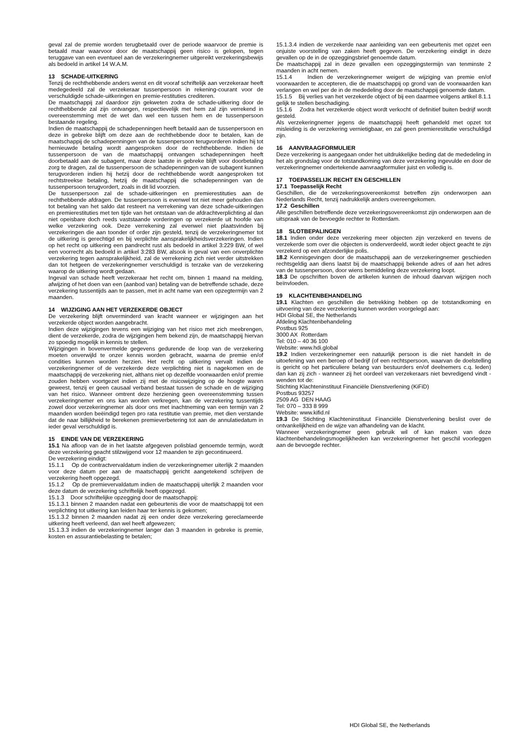geval zal de premie worden terugbetaald over de periode waarvoor de premie is betaald maar waarvoor door de maatschappij geen risico is gelopen, tegen teruggave van een eventueel aan de verzekeringnemer uitgereikt verzekeringsbewijs als bedoeld in artikel 14 W.A.M.
13 SCHADE-UITKERING
Tenzij de rechthebbende anders wenst en dit vooraf schriftelijk aan verzekeraar heeft medegedeeld zal de verzekeraar tussenpersoon in rekening-courant voor de verschuldigde schade-uitkeringen en premie-restituties crediteren.
De maatschappij zal daardoor zijn gekweten zodra de schade-uitkering door de rechthebbende zal zijn ontvangen, respectievelijk met hem zal zijn verrekend in overeenstemming met de wet dan wel een tussen hem en de tussenpersoon bestaande regeling.
Indien de maatschappij de schadepenningen heeft betaald aan de tussenpersoon en deze in gebreke blijft om deze aan de rechthebbende door te betalen, kan de maatschappij de schadepenningen van de tussenpersoon terugvorderen indien hij tot hernieuwde betaling wordt aangesproken door de rechthebbende. Indien de tussenpersoon de van de maatschappij ontvangen schadepenningen heeft doorbetaald aan de subagent, maar deze laatste in gebreke blijft voor doorbetaling zorg te dragen, zal de tussenpersoon de schadepenningen van de subagent kunnen terugvorderen indien hij hetzij door de rechthebbende wordt aangesproken tot rechtstreekse betaling, hetzij de maatschappij die schadepenningen van de tussenpersoon terugvordert, zoals in dit lid voorzien.
De tussenpersoon zal de schade-uitkeringen en premierestituties aan de rechthebbende afdragen. De tussenpersoon is evenwel tot niet meer gehouden dan tot betaling van het saldo dat resteert na verrekening van deze schade-uitkeringen en premierestituties met ten tijde van het ontstaan van de afdrachtverplichting al dan niet opeisbare doch reeds vaststaande vorderingen op verzekerde uit hoofde van welke verzekering ook. Deze verrekening zal evenwel niet plaatsvinden bij verzekeringen die aan toonder of order zijn gesteld, tenzij de verzekeringnemer tot de uitkering is gerechtigd en bij verplichte aansprakelijkheidsverzekeringen. Indien op het recht op uitkering een pandrecht rust als bedoeld in artikel 3:229 BW, of wel een voorrecht als bedoeld in artikel 3:283 BW, alsook in geval van een onverplichte verzekering tegen aansprakelijkheid, zal de verrekening zich niet verder uitstrekken dan tot hetgeen de verzekeringnemer verschuldigd is terzake van de verzekering waarop de uitkering wordt gedaan.
Ingeval van schade heeft verzekeraar het recht om, binnen 1 maand na melding, afwijzing of het doen van een (aanbod van) betaling van de betreffende schade, deze verzekering tussentijds aan te passen, met in acht name van een opzegtermijn van 2 maanden.
14 WIJZIGING AAN HET VERZEKERDE OBJECT
De verzekering blijft onverminderd van kracht wanneer er wijzigingen aan het verzekerde object worden aangebracht.
Indien deze wijzigingen tevens een wijziging van het risico met zich meebrengen, dient de verzekerde, zodra de wijzigingen hem bekend zijn, de maatschappij hiervan zo spoedig mogelijk in kennis te stellen.
Wijzigingen in bovenvermelde gegevens gedurende de loop van de verzekering moeten onverwijld te onzer kennis worden gebracht, waarna de premie en/of condities kunnen worden herzien. Het recht op uitkering vervalt indien de verzekeringnemer of de verzekerde deze verplichting niet is nagekomen en de maatschappij de verzekering niet, althans niet op dezelfde voorwaarden en/of premie zouden hebben voortgezet indien zij met de risicowijziging op de hoogte waren geweest, tenzij er geen causaal verband bestaat tussen de schade en de wijziging van het risico. Wanneer omtrent deze herziening geen overeenstemming tussen verzekeringnemer en ons kan worden verkregen, kan de verzekering tussentijds zowel door verzekeringnemer als door ons met inachtneming van een termijn van 2 maanden worden beëindigd tegen pro rata restitutie van premie, met dien verstande dat de naar billijkheid te berekenen premieverbetering tot aan de annulatiedatum in ieder geval verschuldigd is.
15 EINDE VAN DE VERZEKERING
15.1 Na afloop van de in het laatste afgegeven polisblad genoemde termijn, wordt deze verzekering geacht stilzwijgend voor 12 maanden te zijn gecontinueerd.
De verzekering eindigt:
15.1.1 Op de contractvervaldatum indien de verzekeringnemer uiterlijk 2 maanden voor deze datum per aan de maatschappij gericht aangetekend schrijven de verzekering heeft opgezegd.
15.1.2 Op de premievervaldatum indien de maatschappij uiterlijk 2 maanden voor deze datum de verzekering schriftelijk heeft opgezegd.
15.1.3 Door schriftelijke opzegging door de maatschappij:
15.1.3.1 binnen 2 maanden nadat een gebeurtenis die voor de maatschappij tot een verplichting tot uitkering kan leiden haar ter kennis is gekomen;
15.1.3.2 binnen 2 maanden nadat zij een onder deze verzekering gereclameerde uitkering heeft verleend, dan wel heeft afgewezen;
15.1.3.3 indien de verzekeringnemer langer dan 3 maanden in gebreke is premie, kosten en assurantiebelasting te betalen;
15.1.3.4 indien de verzekerde naar aanleiding van een gebeurtenis met opzet een onjuiste voorstelling van zaken heeft gegeven. De verzekering eindigt in deze gevallen op de in de opzeggingsbrief genoemde datum.
De maatschappij zal in deze gevallen een opzeggingstermijn van tenminste 2 maanden in acht nemen.
15.1.4 Indien de verzekeringnemer weigert de wijziging van premie en/of voorwaarden te accepteren, die de maatschappij op grond van de voorwaarden kan verlangen en wel per de in de mededeling door de maatschappij genoemde datum.
15.1.5 Bij verlies van het verzekerde object of bij een daarmee volgens artikel 8.1.1 gelijk te stellen beschadiging.
15.1.6 Zodra het verzekerde object wordt verkocht of definitief buiten bedrijf wordt gesteld.
Als verzekeringnemer jegens de maatschappij heeft gehandeld met opzet tot misleiding is de verzekering vernietigbaar, en zal geen premierestitutie verschuldigd zijn.
16 AANVRAAGFORMULIER
Deze verzekering is aangegaan onder het uitdrukkelijke beding dat de mededeling in het als grondslag voor de totstandkoming van deze verzekering ingevulde en door de verzekeringnemer ondertekende aanvraagformulier juist en volledig is.
17 TOEPASSELIJK RECHT EN GESCHILLEN
17.1 Toepasselijk Recht
Geschillen, die de verzekeringsovereenkomst betreffen zijn onderworpen aan Nederlands Recht, tenzij nadrukkelijk anders overeengekomen.
17.2 Geschillen
Alle geschillen betreffende deze verzekeringsovereenkomst zijn onderworpen aan de uitspraak van de bevoegde rechter te Rotterdam.
18 SLOTBEPALINGEN
18.1 Indien onder deze verzekering meer objecten zijn verzekerd en tevens de verzekerde som over die objecten is onderverdeeld, wordt ieder object geacht te zijn verzekerd op een afzonderlijke polis.
18.2 Kennisgevingen door de maatschappij aan de verzekeringnemer geschieden rechtsgeldig aan diens laatst bij de maatschappij bekende adres of aan het adres van de tussenpersoon, door wiens bemiddeling deze verzekering loopt.
18.3 De opschriften boven de artikelen kunnen de inhoud daarvan wijzigen noch beïnvloeden.
19 KLACHTENBEHANDELING
19.1 Klachten en geschillen die betrekking hebben op de totstandkoming en uitvoering van deze verzekering kunnen worden voorgelegd aan:
HDI Global SE, the Netherlands
Afdeling Klachtenbehandeling
Postbus 925
3000 AX Rotterdam
Tel: 010 – 40 36 100
Website: www.hdi.global
19.2 Indien verzekeringnemer een natuurlijk persoon is die niet handelt in de uitoefening van een beroep of bedrijf (of een rechtspersoon, waarvan de doelstelling is gericht op het particuliere belang van bestuurders en/of deelnemers c.q. leden) dan kan zij zich - wanneer zij het oordeel van verzekeraars niet bevredigend vindt - wenden tot de:
Stichting Klachteninstituut Financiële Dienstverlening (KiFiD)
Postbus 93257
2509 AG DEN HAAG
Tel: 070 – 333 8 999
Website: www.kifid.nl
19.3 De Stichting Klachteninstituut Financiële Dienstverlening beslist over de ontvankelijkheid en de wijze van afhandeling van de klacht.
Wanneer verzekeringnemer geen gebruik wil of kan maken van deze klachtenbehandelingsmogelijkheden kan verzekeringnemer het geschil voorleggen aan de bevoegde rechter.
HDI Global SE, the Netherlands